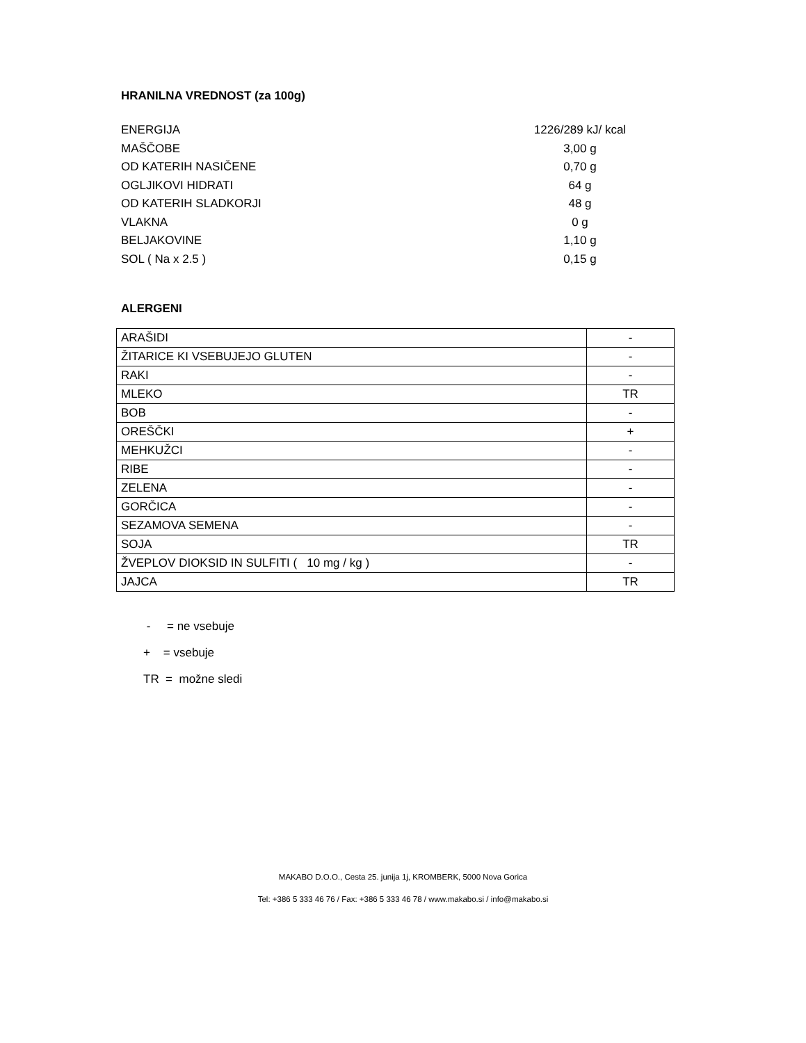HRANILNA VREDNOST (za 100g)
| ENERGIJA | 1226/289 kJ/ kcal |
| MAŠČOBE | 3,00 g |
| OD KATERIH NASIČENE | 0,70 g |
| OGLJIKOVI HIDRATI | 64 g |
| OD KATERIH SLADKORJI | 48 g |
| VLAKNA | 0 g |
| BELJAKOVINE | 1,10 g |
| SOL ( Na x 2.5 ) | 0,15 g |
ALERGENI
| ARAŠIDI | - |
| ŽITARICE KI VSEBUJEJO GLUTEN | - |
| RAKI | - |
| MLEKO | TR |
| BOB | - |
| OREŠČKI | + |
| MEHKUŽCI | - |
| RIBE | - |
| ZELENA | - |
| GORČICA | - |
| SEZAMOVA SEMENA | - |
| SOJA | TR |
| ŽVEPLOV DIOKSID IN SULFITI ( 10 mg / kg ) | - |
| JAJCA | TR |
- = ne vsebuje
+ = vsebuje
TR = možne sledi
MAKABO D.O.O., Cesta 25. junija 1j, KROMBERK, 5000 Nova Gorica
Tel: +386 5 333 46 76 / Fax: +386 5 333 46 78 / www.makabo.si / info@makabo.si